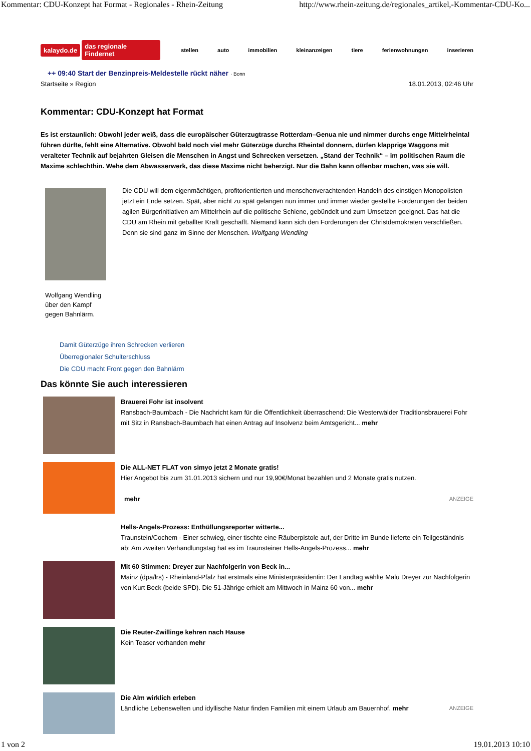Kommentar: CDU-Konzept hat Format - Regionales - Rhein-Zeitung http://www.rhein-zeitung.de/regionales_artikel,-Kommentar-CDU-Ko...
kalaydo.de das regionale Findernet stellen auto immobilien kleinanzeigen tiere ferienwohnungen inserieren
++ 09:40 Start der Benzinpreis-Meldestelle rückt näher · Bonn
Startseite » Region 18.01.2013, 02:46 Uhr
Kommentar: CDU-Konzept hat Format
Es ist erstaunlich: Obwohl jeder weiß, dass die europäischer Güterzugtrasse Rotterdam–Genua nie und nimmer durchs enge Mittelrheintal führen dürfte, fehlt eine Alternative. Obwohl bald noch viel mehr Güterzüge durchs Rheintal donnern, dürfen klapprige Waggons mit veralteter Technik auf bejahrten Gleisen die Menschen in Angst und Schrecken versetzen. „Stand der Technik“ – im politischen Raum die Maxime schlechthin. Wehe dem Abwasserwerk, das diese Maxime nicht beherzigt. Nur die Bahn kann offenbar machen, was sie will.
Wolfgang Wendling über den Kampf gegen Bahnlärm.
Die CDU will dem eigenmächtigen, profitorientierten und menschenverachtenden Handeln des einstigen Monopolisten jetzt ein Ende setzen. Spät, aber nicht zu spät gelangen nun immer und immer wieder gestellte Forderungen der beiden agilen Bürgerinitiativen am Mittelrhein auf die politische Schiene, gebündelt und zum Umsetzen geeignet. Das hat die CDU am Rhein mit geballter Kraft geschafft. Niemand kann sich den Forderungen der Christdemokraten verschließen. Denn sie sind ganz im Sinne der Menschen. Wolfgang Wendling
Damit Güterzüge ihren Schrecken verlieren
Überregionaler Schulterschluss
Die CDU macht Front gegen den Bahnlärm
Das könnte Sie auch interessieren
Brauerei Fohr ist insolvent
Ransbach-Baumbach - Die Nachricht kam für die Öffentlichkeit überraschend: Die Westerwälder Traditionsbrauerei Fohr mit Sitz in Ransbach-Baumbach hat einen Antrag auf Insolvenz beim Amtsgericht... mehr
Die ALL-NET FLAT von simyo jetzt 2 Monate gratis!
Hier Angebot bis zum 31.01.2013 sichern und nur 19,90€/Monat bezahlen und 2 Monate gratis nutzen.
ANZEIGE mehr
Hells-Angels-Prozess: Enthüllungsreporter witterte...
Traunstein/Cochem - Einer schwieg, einer tischte eine Räuberpistole auf, der Dritte im Bunde lieferte ein Teilgeständnis ab: Am zweiten Verhandlungstag hat es im Traunsteiner Hells-Angels-Prozess... mehr
Mit 60 Stimmen: Dreyer zur Nachfolgerin von Beck in...
Mainz (dpa/lrs) - Rheinland-Pfalz hat erstmals eine Ministerpräsidentin: Der Landtag wählte Malu Dreyer zur Nachfolgerin von Kurt Beck (beide SPD). Die 51-Jährige erhielt am Mittwoch in Mainz 60 von... mehr
Die Reuter-Zwillinge kehren nach Hause
Kein Teaser vorhanden mehr
Die Alm wirklich erleben
ANZEIGE Ländliche Lebenswelten und idyllische Natur finden Familien mit einem Urlaub am Bauernhof. mehr
1 von 2 19.01.2013 10:10